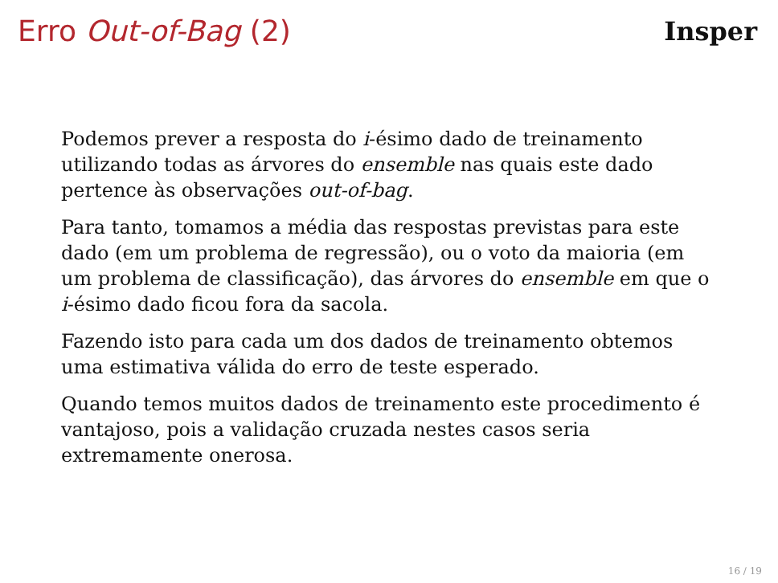Erro Out-of-Bag (2) Insper
Podemos prever a resposta do i-ésimo dado de treinamento utilizando todas as árvores do ensemble nas quais este dado pertence às observações out-of-bag.
Para tanto, tomamos a média das respostas previstas para este dado (em um problema de regressão), ou o voto da maioria (em um problema de classificação), das árvores do ensemble em que o i-ésimo dado ficou fora da sacola.
Fazendo isto para cada um dos dados de treinamento obtemos uma estimativa válida do erro de teste esperado.
Quando temos muitos dados de treinamento este procedimento é vantajoso, pois a validação cruzada nestes casos seria extremamente onerosa.
16 / 19